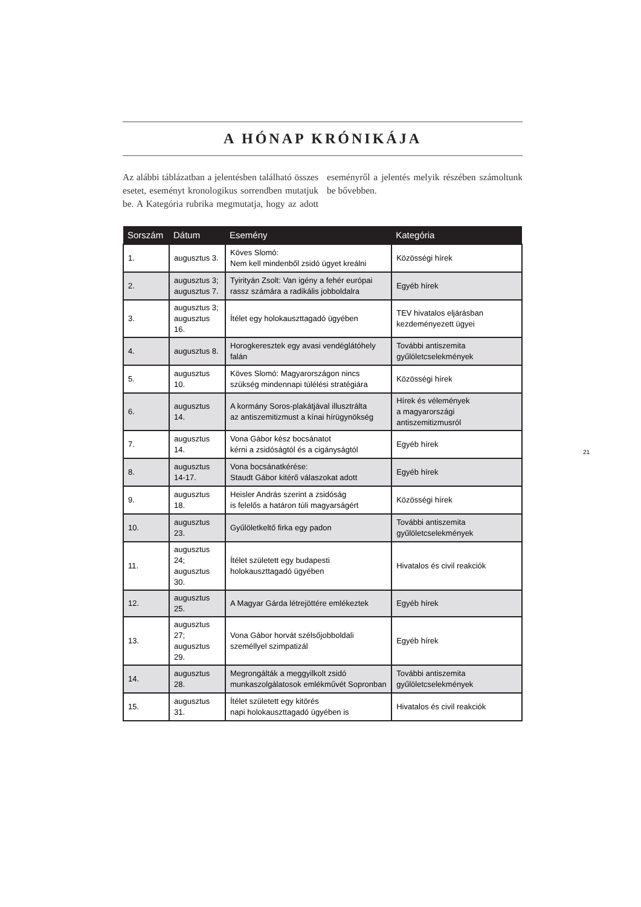A HÓNAP KRÓNIKÁJA
Az alábbi táblázatban a jelentésben található összes esetet, eseményt kronologikus sorrendben mutatjuk be. A Kategória rubrika megmutatja, hogy az adott eseményről a jelentés melyik részében számoltunk be bővebben.
| Sorszám | Dátum | Esemény | Kategória |
| --- | --- | --- | --- |
| 1. | augusztus 3. | Köves Slomó: Nem kell mindenből zsidó ügyet kreálni | Közösségi hírek |
| 2. | augusztus 3; augusztus 7. | Tyirityán Zsolt: Van igény a fehér európai rassz számára a radikális jobboldalra | Egyéb hírek |
| 3. | augusztus 3; augusztus 16. | Ítélet egy holokauszttagadó ügyében | TEV hivatalos eljárásban kezdeményezett ügyei |
| 4. | augusztus 8. | Horogkeresztek egy avasi vendéglátóhely falán | További antiszemita gyűlöletcselekmények |
| 5. | augusztus 10. | Köves Slomó: Magyarországon nincs szükség mindennapi túlélési stratégiára | Közösségi hírek |
| 6. | augusztus 14. | A kormány Soros-plakátjával illusztrálta az antiszemitizmust a kínai hírügynökség | Hírek és vélemények a magyarországi antiszemitizmusról |
| 7. | augusztus 14. | Vona Gábor kész bocsánatot kérni a zsidóságtól és a cigányságtól | Egyéb hírek |
| 8. | augusztus 14-17. | Vona bocsánatkérése: Staudt Gábor kitérő válaszokat adott | Egyéb hírek |
| 9. | augusztus 18. | Heisler András szerint a zsidóság is felelős a határon túli magyarságért | Közösségi hírek |
| 10. | augusztus 23. | Gyűlöletkeltő firka egy padon | További antiszemita gyűlöletcselekmények |
| 11. | augusztus 24; augusztus 30. | Ítélet született egy budapesti holokauszttagadó ügyében | Hivatalos és civil reakciók |
| 12. | augusztus 25. | A Magyar Gárda létrejöttére emlékeztek | Egyéb hírek |
| 13. | augusztus 27; augusztus 29. | Vona Gábor horvát szélsőjobboldali személlyel szimpatizál | Egyéb hírek |
| 14. | augusztus 28. | Megrongálták a meggyilkolt zsidó munkaszolgálatosok emlékművét Sopronban | További antiszemita gyűlöletcselekmények |
| 15. | augusztus 31. | Ítélet született egy kitörés napi holokauszttagadó ügyében is | Hivatalos és civil reakciók |
21